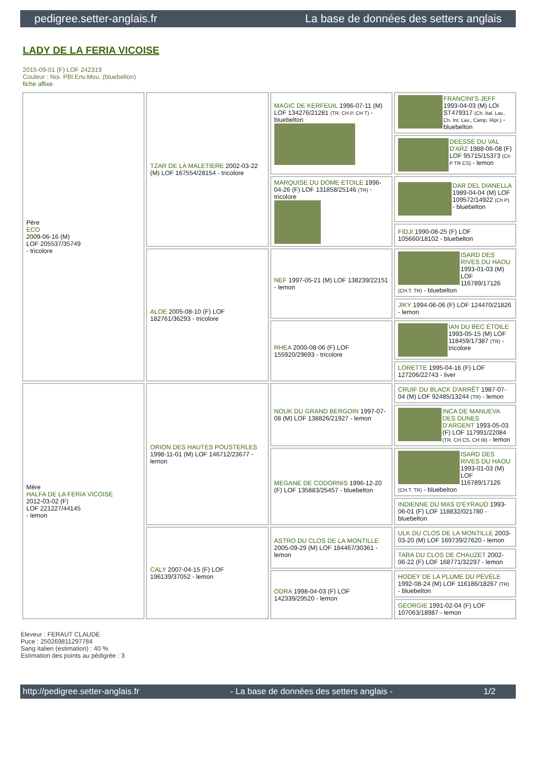pedigree.setter-anglais.fr La base de données des setters anglais
LADY DE LA FERIA VICOISE
2015-09-01 (F) LOF 242319
Couleur : Noi. PBl.Env.Mou. (bluebelton)
fiche affixe
| Père ECO 2009-06-16 (M) LOF 205537/35749 - tricolore | TZAR DE LA MALETIERE 2002-03-22 (M) LOF 167554/28154 - tricolore | MAGIC DE KERFEUIL 1996-07-11 (M) LOF 134276/21281 (TR, CH P, CH T) - bluebelton | FRANCINI'S JEFF 1993-04-03 (M) LOI ST479317 (Ch. Ital. Lav., Ch. Int. Lav., Camp. Ripr.) - bluebelton |
| | | | DEESSE DU VAL D'ARZ 1988-06-08 (F) LOF 95715/15373 (Ch P TR CS) - lemon |
| | | MARQUISE DU DOME ETOILE 1996-04-26 (F) LOF 131858/25146 (TR) - tricolore | DAR DEL DIANELLA 1989-04-04 (M) LOF 109572/14922 (Ch P) - bluebelton |
| | | | FIDJI 1990-08-25 (F) LOF 105660/18102 - bluebelton |
| | ALOE 2005-08-10 (F) LOF 182761/36293 - tricolore | NEF 1997-05-21 (M) LOF 138239/22151 - lemon | ISARD DES RIVES DU HAOU 1993-01-03 (M) LOF 116789/17126 (CH.T. TR) - bluebelton |
| | | | JIKY 1994-06-06 (F) LOF 124470/21826 - lemon |
| | | RHEA 2000-08-06 (F) LOF 155920/29693 - tricolore | IAN DU BEC ÉTOILE 1993-05-15 (M) LOF 118459/17387 (TR) - tricolore |
| | | | LORETTE 1995-04-16 (F) LOF 127206/22743 - liver |
| Mère HALFA DE LA FERIA VICOISE 2012-03-02 (F) LOF 221227/44145 - lemon | ORION DES HAUTES POUSTERLES 1998-11-01 (M) LOF 146712/23677 - lemon | NOUK DU GRAND BERGOIN 1997-07-08 (M) LOF 138826/21927 - lemon | CRUIF DU BLACK D'ARRÊT 1987-07-04 (M) LOF 92485/13244 (TR) - lemon |
| | | | INCA DE MANUEVA DES DUNES D'ARGENT 1993-05-03 (F) LOF 117991/22084 (TR, CH CS, CH IB) - lemon |
| | | MEGANE DE CODORNIS 1996-12-20 (F) LOF 135883/25457 - bluebelton | ISARD DES RIVES DU HAOU 1993-01-03 (M) LOF 116789/17126 (CH.T. TR) - bluebelton |
| | | | INDIENNE DU MAS D'EYRAUD 1993-06-01 (F) LOF 118832/021780 - bluebelton |
| | CALY 2007-04-15 (F) LOF 196139/37052 - lemon | ASTRO DU CLOS DE LA MONTILLE 2005-09-29 (M) LOF 184467/30361 - lemon | ULK DU CLOS DE LA MONTILLE 2003-03-20 (M) LOF 169739/27620 - lemon |
| | | | TARA DU CLOS DE CHAUZET 2002-06-22 (F) LOF 168771/32297 - lemon |
| | | ODRA 1998-04-03 (F) LOF 142339/29520 - lemon | HODEY DE LA PLUME DU PÉVÈLE 1992-08-24 (M) LOF 116186/18267 (TR) - bluebelton |
| | | | GEORGIE 1991-02-04 (F) LOF 107063/18987 - lemon |
Eleveur : FERAUT CLAUDE
Puce : 250269811297784
Sang italien (estimation) : 40 %
Estimation des points au pédigrée : 3
http://pedigree.setter-anglais.fr - La base de données des setters anglais - 1/2